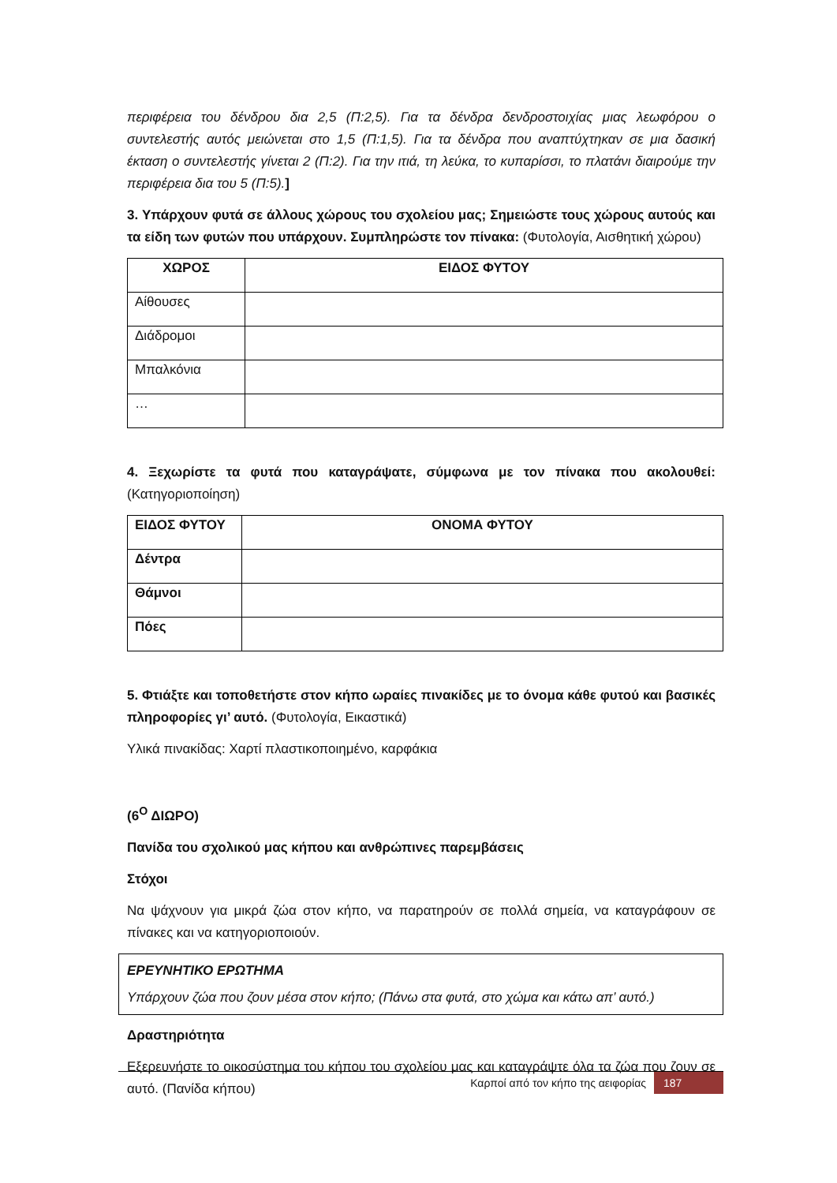περιφέρεια του δένδρου δια 2,5 (Π:2,5). Για τα δένδρα δενδροστοιχίας μιας λεωφόρου ο συντελεστής αυτός μειώνεται στο 1,5 (Π:1,5). Για τα δένδρα που αναπτύχτηκαν σε μια δασική έκταση ο συντελεστής γίνεται 2 (Π:2). Για την ιτιά, τη λεύκα, το κυπαρίσσι, το πλατάνι διαιρούμε την περιφέρεια δια του 5 (Π:5).]
3. Υπάρχουν φυτά σε άλλους χώρους του σχολείου μας; Σημειώστε τους χώρους αυτούς και τα είδη των φυτών που υπάρχουν. Συμπληρώστε τον πίνακα: (Φυτολογία, Αισθητική χώρου)
| ΧΩΡΟΣ | ΕΙΔΟΣ ΦΥΤΟΥ |
| --- | --- |
| Αίθουσες | |
| Διάδρομοι | |
| Μπαλκόνια | |
| … | |
4. Ξεχωρίστε τα φυτά που καταγράψατε, σύμφωνα με τον πίνακα που ακολουθεί: (Κατηγοριοποίηση)
| ΕΙΔΟΣ ΦΥΤΟΥ | ΟΝΟΜΑ ΦΥΤΟΥ |
| --- | --- |
| Δέντρα | |
| Θάμνοι | |
| Πόες | |
5. Φτιάξτε και τοποθετήστε στον κήπο ωραίες πινακίδες με το όνομα κάθε φυτού και βασικές πληροφορίες γι’ αυτό. (Φυτολογία, Εικαστικά)
Υλικά πινακίδας: Χαρτί πλαστικοποιημένο, καρφάκια
(6<sup>Ο</sup> ΔΙΩΡΟ)
Πανίδα του σχολικού μας κήπου και ανθρώπινες παρεμβάσεις
Στόχοι
Να ψάχνουν για μικρά ζώα στον κήπο, να παρατηρούν σε πολλά σημεία, να καταγράφουν σε πίνακες και να κατηγοριοποιούν.
ΕΡΕΥΝΗΤΙΚΟ ΕΡΩΤΗΜΑ
Υπάρχουν ζώα που ζουν μέσα στον κήπο; (Πάνω στα φυτά, στο χώμα και κάτω απ’ αυτό.)
Δραστηριότητα
Εξερευνήστε το οικοσύστημα του κήπου του σχολείου μας και καταγράψτε όλα τα ζώα που ζουν σε αυτό. (Πανίδα κήπου)
Καρποί από τον κήπο της αειφορίας 187